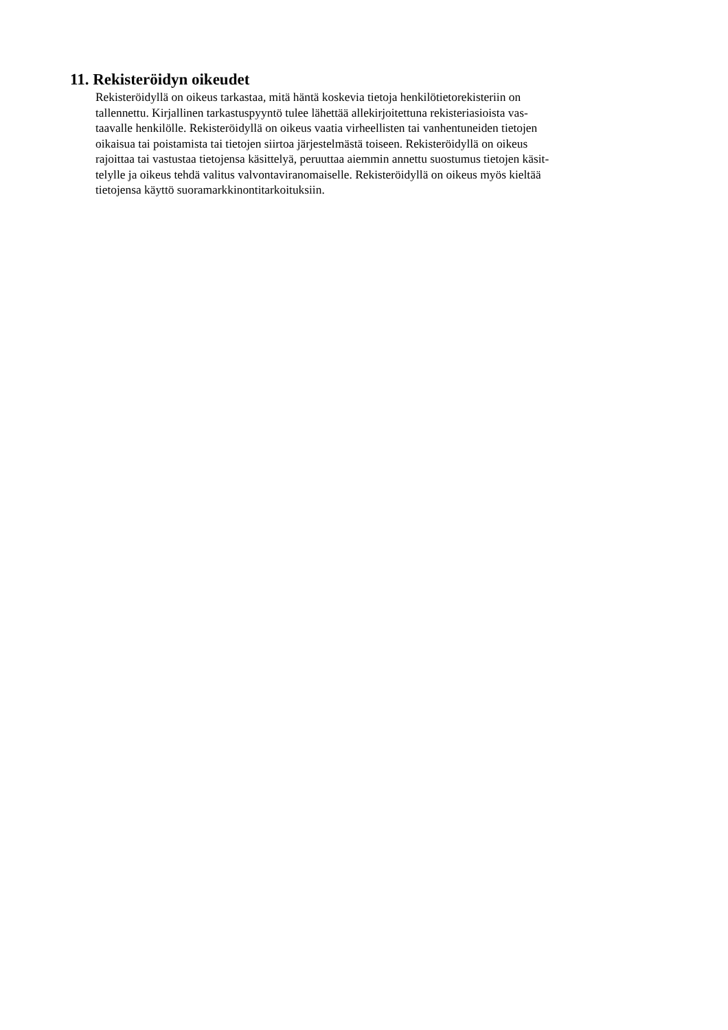11. Rekisteröidyn oikeudet
Rekisteröidyllä on oikeus tarkastaa, mitä häntä koskevia tietoja henkilötietorekisteriin on
tallennettu. Kirjallinen tarkastuspyyntö tulee lähettää allekirjoitettuna rekisteriasioista vas-
taavalle henkilölle. Rekisteröidyllä on oikeus vaatia virheellisten tai vanhentuneiden tietojen
oikaisua tai poistamista tai tietojen siirtoa järjestelmästä toiseen. Rekisteröidyllä on oikeus
rajoittaa tai vastustaa tietojensa käsittelyä, peruuttaa aiemmin annettu suostumus tietojen käsit-
telylle ja oikeus tehdä valitus valvontaviranomaiselle. Rekisteröidyllä on oikeus myös kieltää
tietojensa käyttö suoramarkkinontitarkoituksiin.